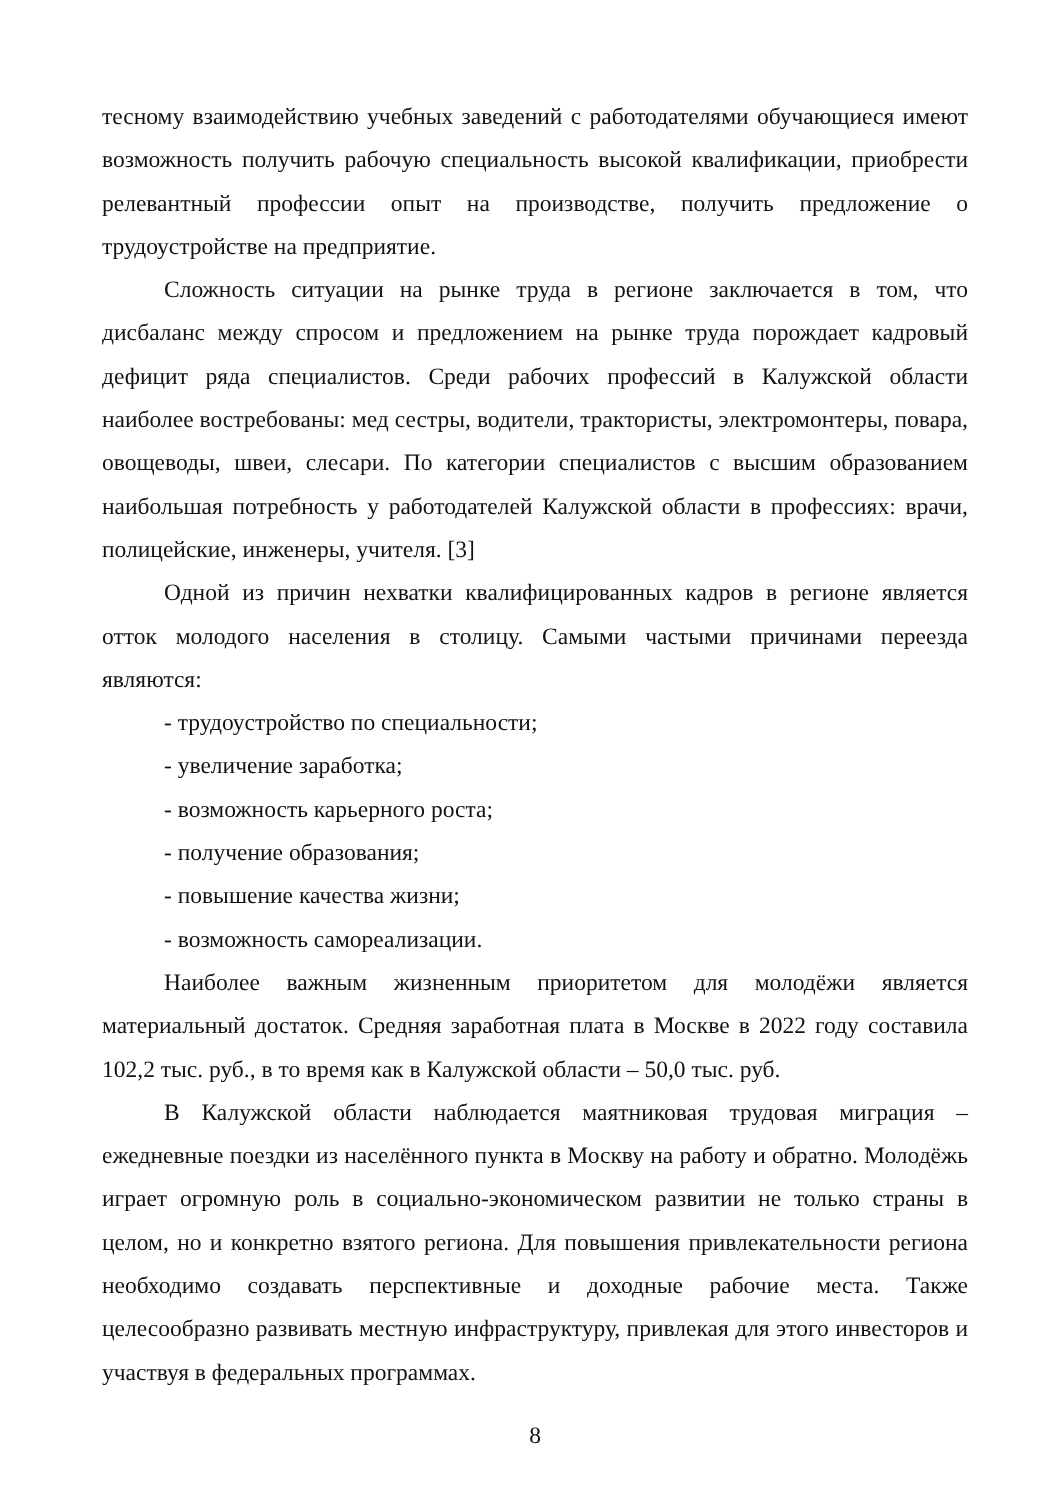тесному взаимодействию учебных заведений с работодателями обучающиеся имеют возможность получить рабочую специальность высокой квалификации, приобрести релевантный профессии опыт на производстве, получить предложение о трудоустройстве на предприятие.
Сложность ситуации на рынке труда в регионе заключается в том, что дисбаланс между спросом и предложением на рынке труда порождает кадровый дефицит ряда специалистов. Среди рабочих профессий в Калужской области наиболее востребованы: мед сестры, водители, трактористы, электромонтеры, повара, овощеводы, швеи, слесари. По категории специалистов с высшим образованием наибольшая потребность у работодателей Калужской области в профессиях: врачи, полицейские, инженеры, учителя. [3]
Одной из причин нехватки квалифицированных кадров в регионе является отток молодого населения в столицу. Самыми частыми причинами переезда являются:
- трудоустройство по специальности;
- увеличение заработка;
- возможность карьерного роста;
- получение образования;
- повышение качества жизни;
- возможность самореализации.
Наиболее важным жизненным приоритетом для молодёжи является материальный достаток. Средняя заработная плата в Москве в 2022 году составила 102,2 тыс. руб., в то время как в Калужской области – 50,0 тыс. руб.
В Калужской области наблюдается маятниковая трудовая миграция – ежедневные поездки из населённого пункта в Москву на работу и обратно. Молодёжь играет огромную роль в социально-экономическом развитии не только страны в целом, но и конкретно взятого региона. Для повышения привлекательности региона необходимо создавать перспективные и доходные рабочие места. Также целесообразно развивать местную инфраструктуру, привлекая для этого инвесторов и участвуя в федеральных программах.
8